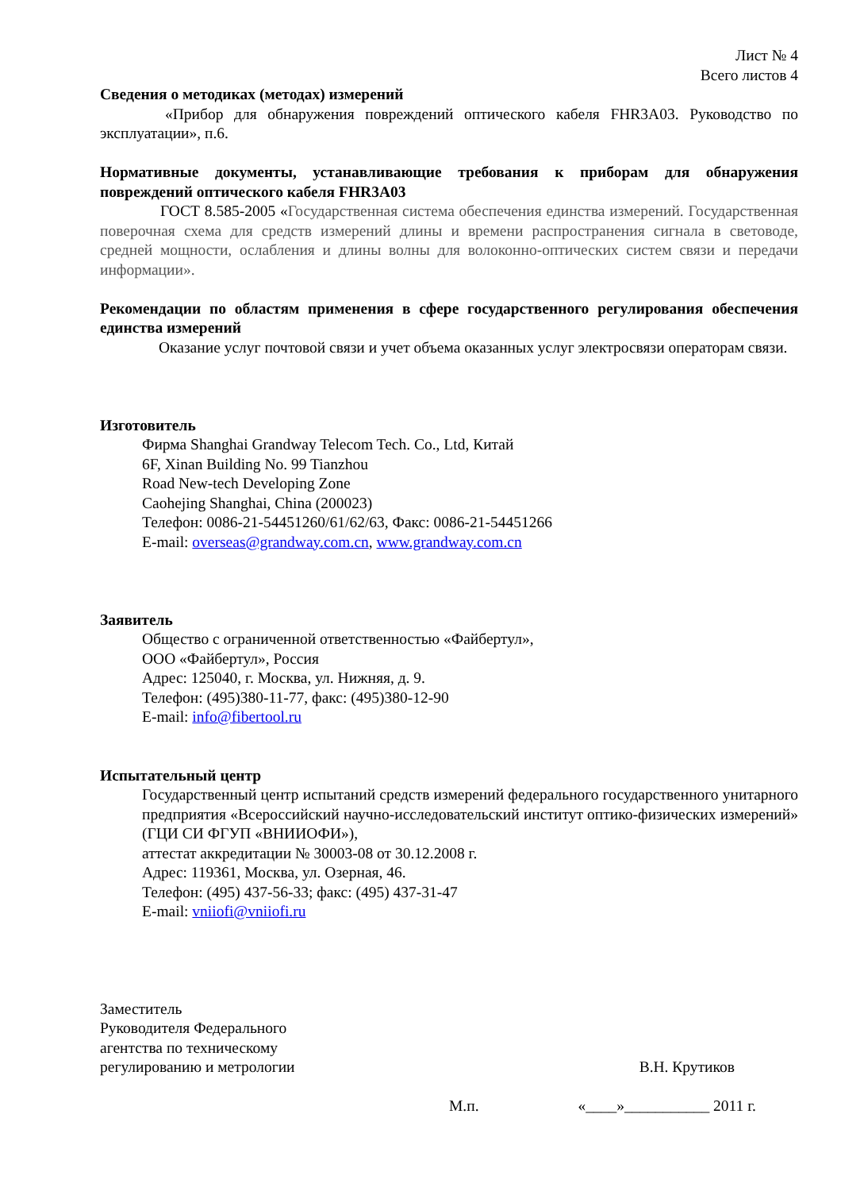Лист № 4
Всего листов 4
Сведения о методиках (методах) измерений
«Прибор для обнаружения повреждений оптического кабеля FHR3A03. Руководство по эксплуатации», п.6.
Нормативные документы, устанавливающие требования к приборам для обнаружения повреждений оптического кабеля FHR3A03
ГОСТ 8.585-2005 «Государственная система обеспечения единства измерений. Государственная поверочная схема для средств измерений длины и времени распространения сигнала в световоде, средней мощности, ослабления и длины волны для волоконно-оптических систем связи и передачи информации».
Рекомендации по областям применения в сфере государственного регулирования обеспечения единства измерений
Оказание услуг почтовой связи и учет объема оказанных услуг электросвязи операторам связи.
Изготовитель
Фирма Shanghai Grandway Telecom Tech. Co., Ltd, Китай
6F, Xinan Building No. 99 Tianzhou
Road New-tech Developing Zone
Caohejing Shanghai, China (200023)
Телефон: 0086-21-54451260/61/62/63, Факс: 0086-21-54451266
E-mail: overseas@grandway.com.cn, www.grandway.com.cn
Заявитель
Общество с ограниченной ответственностью «Файбертул»,
ООО «Файбертул», Россия
Адрес: 125040, г. Москва, ул. Нижняя, д. 9.
Телефон: (495)380-11-77, факс: (495)380-12-90
E-mail: info@fibertool.ru
Испытательный центр
Государственный центр испытаний средств измерений федерального государственного унитарного предприятия «Всероссийский научно-исследовательский институт оптико-физических измерений» (ГЦИ СИ ФГУП «ВНИИОФИ»),
аттестат аккредитации № 30003-08 от 30.12.2008 г.
Адрес: 119361, Москва, ул. Озерная, 46.
Телефон: (495) 437-56-33; факс: (495) 437-31-47
E-mail: vniiofi@vniiofi.ru
Заместитель
Руководителя Федерального
агентства по техническому
регулированию и метрологии
В.Н. Крутиков
М.п. «____»___________ 2011 г.